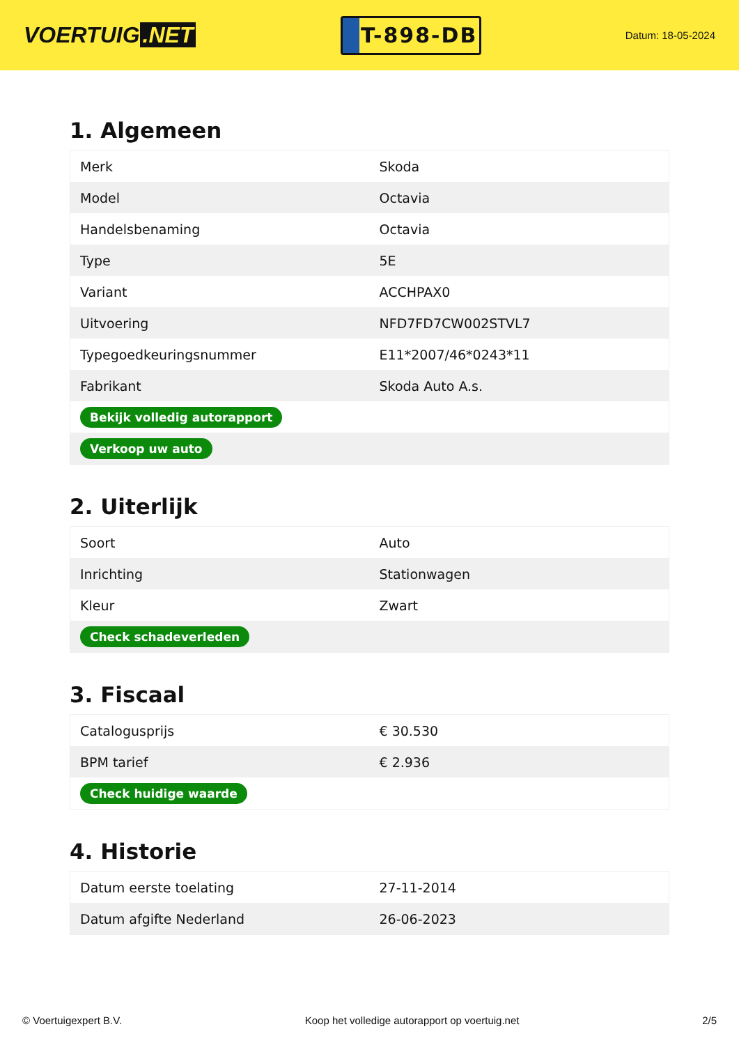VOERTUIG.NET
T-898-DB
Datum: 18-05-2024
1. Algemeen
| Merk | Skoda |
| Model | Octavia |
| Handelsbenaming | Octavia |
| Type | 5E |
| Variant | ACCHPAX0 |
| Uitvoering | NFD7FD7CW002STVL7 |
| Typegoedkeuringsnummer | E11*2007/46*0243*11 |
| Fabrikant | Skoda Auto A.s. |
| Bekijk volledig autorapport | |
| Verkoop uw auto | |
2. Uiterlijk
| Soort | Auto |
| Inrichting | Stationwagen |
| Kleur | Zwart |
| Check schadeverleden | |
3. Fiscaal
| Catalogusprijs | € 30.530 |
| BPM tarief | € 2.936 |
| Check huidige waarde | |
4. Historie
| Datum eerste toelating | 27-11-2014 |
| Datum afgifte Nederland | 26-06-2023 |
© Voertuigexpert B.V. Koop het volledige autorapport op voertuig.net 2/5